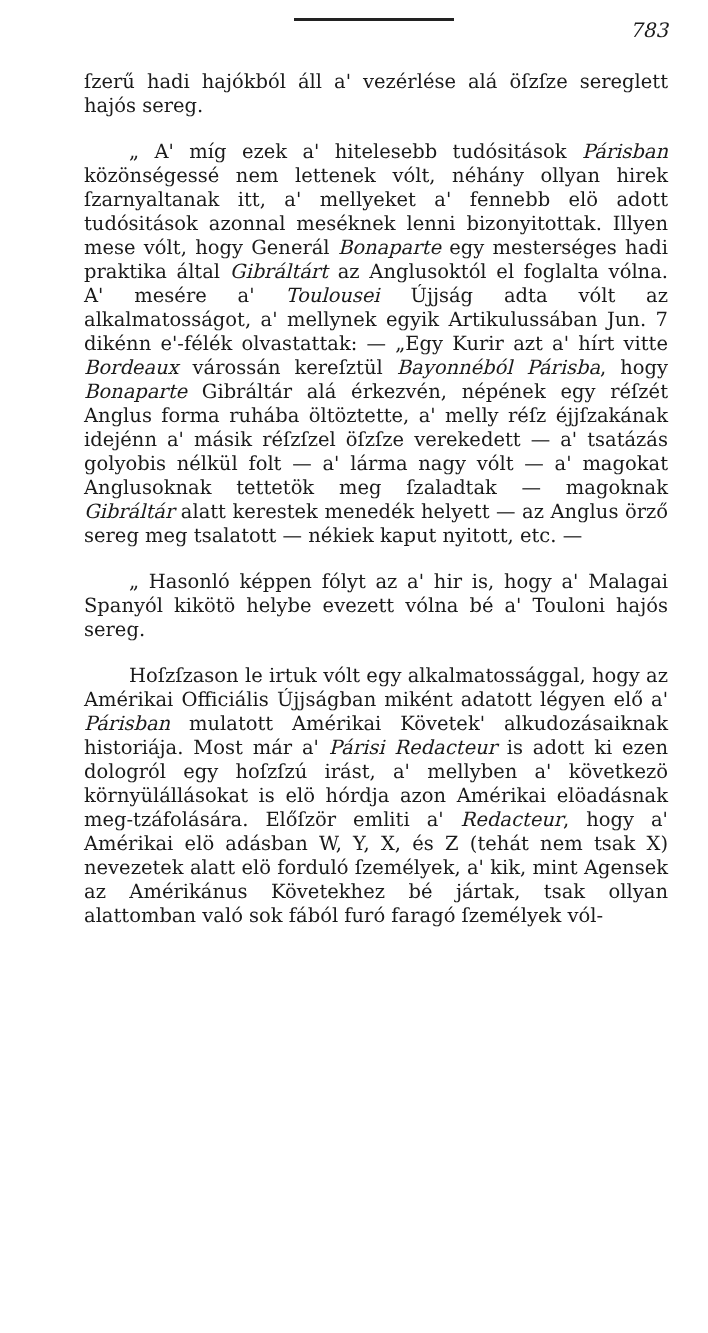783
ſzerű hadi hajókból áll a' vezérlése alá öſzſze sereglett hajós sereg.
„ A' míg ezek a' hitelesebb tudósitások Párisban közönségessé nem lettenek vólt, néhány ollyan hirek ſzarnyaltanak itt, a' mellyeket a' fennebb elö adott tudósitások azonnal meséknek lenni bizonyitottak. Illyen mese vólt, hogy Generál Bonaparte egy mesterséges hadi praktika által Gibráltárt az Anglusoktól el foglalta vólna. A' mesére a' Toulousei Újjság adta vólt az alkalmatosságot, a' mellynek egyik Artikulussában Jun. 7 dikénn e'-félék olvastattak: — „Egy Kurir azt a' hírt vitte Bordeaux várossán kereſztül Bayonnéból Párisba, hogy Bonaparte Gibráltár alá érkezvén, népének egy réſzét Anglus forma ruhába öltöztette, a' melly réſz éjjſzakának idejénn a' másik réſzſzel öſzſze verekedett — a' tsatázás golyobis nélkül folt — a' lárma nagy vólt — a' magokat Anglusoknak tettetök meg ſzaladtak — magoknak Gibráltár alatt kerestek menedék helyett — az Anglus örző sereg meg tsalatott — nékiek kaput nyitott, etc. —
„ Hasonló képpen fólyt az a' hir is, hogy a' Malagai Spanyól kikötö helybe evezett vólna bé a' Touloni hajós sereg.
Hoſzſzason le irtuk vólt egy alkalmatossággal, hogy az Amérikai Officiális Újjságban miként adatott légyen elő a' Párisban mulatott Amérikai Követek' alkudozásaiknak historiája. Most már a' Párisi Redacteur is adott ki ezen dologról egy hoſzſzú irást, a' mellyben a' következö környülállásokat is elö hórdja azon Amérikai elöadásnak meg-tzáfolására. Előſzör emliti a' Redacteur, hogy a' Amérikai elö adásban W, Y, X, és Z (tehát nem tsak X) nevezetek alatt elö forduló ſzemélyek, a' kik, mint Agensek az Amérikánus Követekhez bé jártak, tsak ollyan alattomban való sok fából furó faragó ſzemélyek vól-